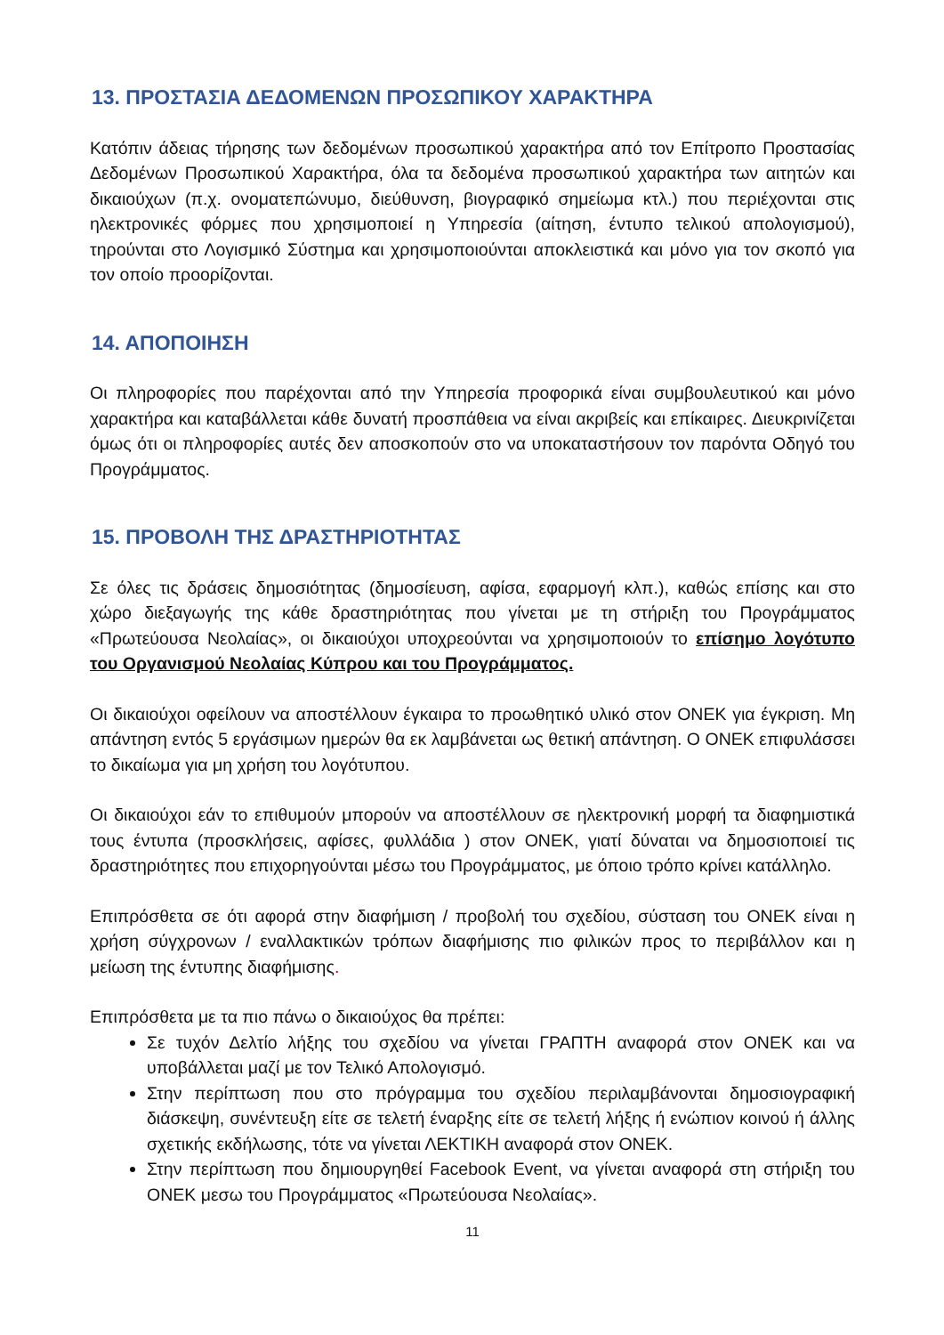13. ΠΡΟΣΤΑΣΙΑ ΔΕΔΟΜΕΝΩΝ ΠΡΟΣΩΠΙΚΟΥ ΧΑΡΑΚΤΗΡΑ
Κατόπιν άδειας τήρησης των δεδομένων προσωπικού χαρακτήρα από τον Επίτροπο Προστασίας Δεδομένων Προσωπικού Χαρακτήρα, όλα τα δεδομένα προσωπικού χαρακτήρα των αιτητών και δικαιούχων (π.χ. ονοματεπώνυμο, διεύθυνση, βιογραφικό σημείωμα κτλ.) που περιέχονται στις ηλεκτρονικές φόρμες που χρησιμοποιεί η Υπηρεσία (αίτηση, έντυπο τελικού απολογισμού), τηρούνται στο Λογισμικό Σύστημα και χρησιμοποιούνται αποκλειστικά και μόνο για τον σκοπό για τον οποίο προορίζονται.
14. ΑΠΟΠΟΙΗΣΗ
Οι πληροφορίες που παρέχονται από την Υπηρεσία προφορικά είναι συμβουλευτικού και μόνο χαρακτήρα και καταβάλλεται κάθε δυνατή προσπάθεια να είναι ακριβείς και επίκαιρες. Διευκρινίζεται όμως ότι οι πληροφορίες αυτές δεν αποσκοπούν στο να υποκαταστήσουν τον παρόντα Οδηγό του Προγράμματος.
15. ΠΡΟΒΟΛΗ ΤΗΣ ΔΡΑΣΤΗΡΙΟΤΗΤΑΣ
Σε όλες τις δράσεις δημοσιότητας (δημοσίευση, αφίσα, εφαρμογή κλπ.), καθώς επίσης και στο χώρο διεξαγωγής της κάθε δραστηριότητας που γίνεται με τη στήριξη του Προγράμματος «Πρωτεύουσα Νεολαίας», οι δικαιούχοι υποχρεούνται να χρησιμοποιούν το επίσημο λογότυπο του Οργανισμού Νεολαίας Κύπρου και του Προγράμματος.
Οι δικαιούχοι οφείλουν να αποστέλλουν έγκαιρα το προωθητικό υλικό στον ΟΝΕΚ για έγκριση. Μη απάντηση εντός 5 εργάσιμων ημερών θα εκ λαμβάνεται ως θετική απάντηση. Ο ΟΝΕΚ επιφυλάσσει το δικαίωμα για μη χρήση του λογότυπου.
Οι δικαιούχοι εάν το επιθυμούν μπορούν να αποστέλλουν σε ηλεκτρονική μορφή τα διαφημιστικά τους έντυπα (προσκλήσεις, αφίσες, φυλλάδια ) στον ΟΝΕΚ, γιατί δύναται να δημοσιοποιεί τις δραστηριότητες που επιχορηγούνται μέσω του Προγράμματος, με όποιο τρόπο κρίνει κατάλληλο.
Επιπρόσθετα σε ότι αφορά στην διαφήμιση / προβολή του σχεδίου, σύσταση του ΟΝΕΚ είναι η χρήση σύγχρονων / εναλλακτικών τρόπων διαφήμισης πιο φιλικών προς το περιβάλλον και η μείωση της έντυπης διαφήμισης.
Επιπρόσθετα με τα πιο πάνω ο δικαιούχος θα πρέπει:
Σε τυχόν Δελτίο λήξης του σχεδίου να γίνεται ΓΡΑΠΤΗ αναφορά στον ΟΝΕΚ και να υποβάλλεται μαζί με τον Τελικό Απολογισμό.
Στην περίπτωση που στο πρόγραμμα του σχεδίου περιλαμβάνονται δημοσιογραφική διάσκεψη, συνέντευξη είτε σε τελετή έναρξης είτε σε τελετή λήξης ή ενώπιον κοινού ή άλλης σχετικής εκδήλωσης, τότε να γίνεται ΛΕΚΤΙΚΗ αναφορά στον ΟΝΕΚ.
Στην περίπτωση που δημιουργηθεί Facebook Event, να γίνεται αναφορά στη στήριξη του ΟΝΕΚ μεσω του Προγράμματος «Πρωτεύουσα Νεολαίας».
11